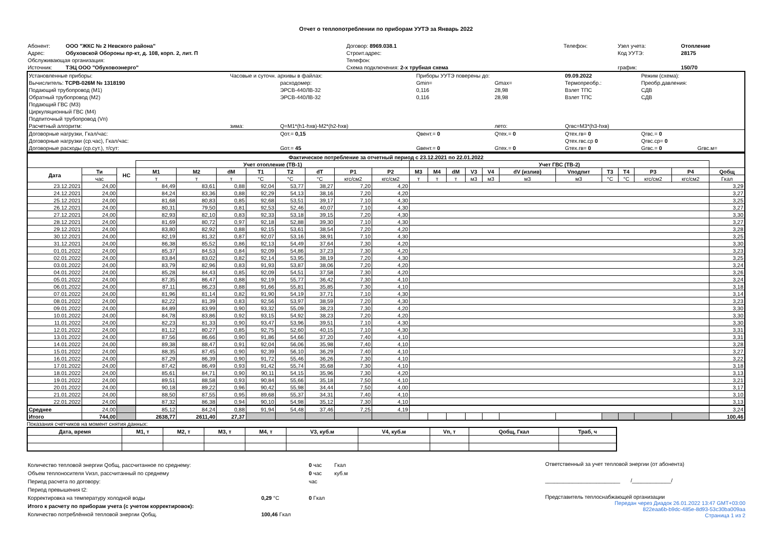Отчет о теплопотреблении по приборам УУТЭ за Январь 2022
| Абонент: | ООО "ЖКС № 2 Невского района" | Договор: 8969.038.1 | Телефон: | Узел учета: | Отопление |
| Адрес: | Обуховской Обороны пр-кт, д. 108, корп. 2, лит. П | Строит.адрес: | | Код УУТЭ: | 28175 |
| Обслуживающая организация: | | Телефон: | | | |
| Источник: | ТЭЦ ООО "Обуховоэнерго" | Схема подключения: 2-х трубная схема | | график: | 150/70 |
| Установленные приборы: | Часовые и суточн. архивы в файлах: | | Приборы УУТЭ поверены до: | | 09.09.2022 | Режим (схема): | | |
| Вычислитель: ТСРВ-026М № 1318190 | | расходомер: | Gmin= | Gmax= | Термопреобр.: | Преобр.давления: | | |
| Подающий трубопровод (М1) | | ЭРСВ-440ЛВ-32 | 0,116 | 28,98 | Взлет ТПС | СДВ | | |
| Обратный трубопровод (М2) | | ЭРСВ-440ЛВ-32 | 0,116 | 28,98 | Взлет ТПС | СДВ | | |
| Подающий ГВС (М3) | | | | | | | | |
| Циркуляционный ГВС (М4) | | | | | | | | |
| Подпиточный трубопровод (Vп) | | | | | | | | |
| Расчетный алгоритм: | зима: | Q=M1*(h1-hхв)-M2*(h2-hхв) | | лето: | Qгвс=M3*(h3-hхв) | | | |
| Договорные нагрузки, Гкал/час: | | Qот.= 0,15 | Qвент.= 0 | Qтех.= 0 | Qтех.гв= 0 | Qгвс.= 0 | | |
| Договорные нагрузки (ср.час), Гкал/час: | | | | | Qтех.гвс.ср 0 | Qгвс.ср= 0 | | |
| Договорные расходы (ср.сут.), т/сут: | | Gот.= 45 | Gвент.= 0 | Gтех.= 0 | Gтех.гв= 0 | Gгвс.= 0 | Gгвс.м= | |
| Фактическое потребление за отчетный период с 23.12.2021 по 22.01.2022 | | | | | | | | | | | | | | | | | | | | | | |
| --- | --- | --- | --- | --- | --- | --- | --- | --- | --- | --- | --- | --- | --- | --- | --- | --- | --- | --- | --- | --- | --- | --- |
| | | | Учет отопление (ТВ-1) | | | | | | | | Учет ГВС (ТВ-2) | | | | | | | | | | | |
| Дата | Ти | НС | M1 | M2 | dM | T1 | T2 | dT | P1 | P2 | M3 | M4 | dM | V3 | V4 | dV (излив) | Vподпит | T3 | T4 | P3 | P4 | Qобщ |
| | час | | т | т | т | °C | °C | °C | кгс/см2 | кгс/см2 | т | т | т | м3 | м3 | м3 | м3 | °C | °C | кгс/см2 | кгс/см2 | Гкал |
| 23.12.2021 | 24,00 | | 84,49 | 83,61 | 0,88 | 92,04 | 53,77 | 38,27 | 7,20 | 4,20 | | | | | | | | | | | | 3,29 |
| 24.12.2021 | 24,00 | | 84,24 | 83,36 | 0,88 | 92,29 | 54,13 | 38,16 | 7,20 | 4,20 | | | | | | | | | | | | 3,27 |
| 25.12.2021 | 24,00 | | 81,68 | 80,83 | 0,85 | 92,68 | 53,51 | 39,17 | 7,10 | 4,30 | | | | | | | | | | | | 3,25 |
| 26.12.2021 | 24,00 | | 80,31 | 79,50 | 0,81 | 92,53 | 52,46 | 40,07 | 7,10 | 4,30 | | | | | | | | | | | | 3,27 |
| 27.12.2021 | 24,00 | | 82,93 | 82,10 | 0,83 | 92,33 | 53,18 | 39,15 | 7,20 | 4,30 | | | | | | | | | | | | 3,30 |
| 28.12.2021 | 24,00 | | 81,69 | 80,72 | 0,97 | 92,18 | 52,88 | 39,30 | 7,10 | 4,30 | | | | | | | | | | | | 3,27 |
| 29.12.2021 | 24,00 | | 83,80 | 82,92 | 0,88 | 92,15 | 53,61 | 38,54 | 7,20 | 4,20 | | | | | | | | | | | | 3,28 |
| 30.12.2021 | 24,00 | | 82,19 | 81,32 | 0,87 | 92,07 | 53,16 | 38,91 | 7,10 | 4,30 | | | | | | | | | | | | 3,25 |
| 31.12.2021 | 24,00 | | 86,38 | 85,52 | 0,86 | 92,13 | 54,49 | 37,64 | 7,30 | 4,20 | | | | | | | | | | | | 3,30 |
| 01.01.2022 | 24,00 | | 85,37 | 84,53 | 0,84 | 92,09 | 54,86 | 37,23 | 7,30 | 4,20 | | | | | | | | | | | | 3,23 |
| 02.01.2022 | 24,00 | | 83,84 | 83,02 | 0,82 | 92,14 | 53,95 | 38,19 | 7,20 | 4,30 | | | | | | | | | | | | 3,25 |
| 03.01.2022 | 24,00 | | 83,79 | 82,96 | 0,83 | 91,93 | 53,87 | 38,06 | 7,20 | 4,20 | | | | | | | | | | | | 3,24 |
| 04.01.2022 | 24,00 | | 85,28 | 84,43 | 0,85 | 92,09 | 54,51 | 37,58 | 7,30 | 4,20 | | | | | | | | | | | | 3,26 |
| 05.01.2022 | 24,00 | | 87,35 | 86,47 | 0,88 | 92,19 | 55,77 | 36,42 | 7,30 | 4,10 | | | | | | | | | | | | 3,24 |
| 06.01.2022 | 24,00 | | 87,11 | 86,23 | 0,88 | 91,66 | 55,81 | 35,85 | 7,30 | 4,10 | | | | | | | | | | | | 3,18 |
| 07.01.2022 | 24,00 | | 81,96 | 81,14 | 0,82 | 91,90 | 54,19 | 37,71 | 7,10 | 4,30 | | | | | | | | | | | | 3,14 |
| 08.01.2022 | 24,00 | | 82,22 | 81,39 | 0,83 | 92,56 | 53,97 | 38,59 | 7,20 | 4,30 | | | | | | | | | | | | 3,23 |
| 09.01.2022 | 24,00 | | 84,89 | 83,99 | 0,90 | 93,32 | 55,09 | 38,23 | 7,30 | 4,20 | | | | | | | | | | | | 3,30 |
| 10.01.2022 | 24,00 | | 84,78 | 83,86 | 0,92 | 93,15 | 54,92 | 38,23 | 7,20 | 4,20 | | | | | | | | | | | | 3,30 |
| 11.01.2022 | 24,00 | | 82,23 | 81,33 | 0,90 | 93,47 | 53,96 | 39,51 | 7,10 | 4,30 | | | | | | | | | | | | 3,30 |
| 12.01.2022 | 24,00 | | 81,12 | 80,27 | 0,85 | 92,75 | 52,60 | 40,15 | 7,10 | 4,30 | | | | | | | | | | | | 3,31 |
| 13.01.2022 | 24,00 | | 87,56 | 86,66 | 0,90 | 91,86 | 54,66 | 37,20 | 7,40 | 4,10 | | | | | | | | | | | | 3,31 |
| 14.01.2022 | 24,00 | | 89,38 | 88,47 | 0,91 | 92,04 | 56,06 | 35,98 | 7,40 | 4,10 | | | | | | | | | | | | 3,28 |
| 15.01.2022 | 24,00 | | 88,35 | 87,45 | 0,90 | 92,39 | 56,10 | 36,29 | 7,40 | 4,10 | | | | | | | | | | | | 3,27 |
| 16.01.2022 | 24,00 | | 87,29 | 86,39 | 0,90 | 91,72 | 55,46 | 36,26 | 7,30 | 4,10 | | | | | | | | | | | | 3,22 |
| 17.01.2022 | 24,00 | | 87,42 | 86,49 | 0,93 | 91,42 | 55,74 | 35,68 | 7,30 | 4,10 | | | | | | | | | | | | 3,18 |
| 18.01.2022 | 24,00 | | 85,61 | 84,71 | 0,90 | 90,11 | 54,15 | 35,96 | 7,30 | 4,20 | | | | | | | | | | | | 3,13 |
| 19.01.2022 | 24,00 | | 89,51 | 88,58 | 0,93 | 90,84 | 55,66 | 35,18 | 7,50 | 4,10 | | | | | | | | | | | | 3,21 |
| 20.01.2022 | 24,00 | | 90,18 | 89,22 | 0,96 | 90,42 | 55,98 | 34,44 | 7,50 | 4,00 | | | | | | | | | | | | 3,17 |
| 21.01.2022 | 24,00 | | 88,50 | 87,55 | 0,95 | 89,68 | 55,37 | 34,31 | 7,40 | 4,10 | | | | | | | | | | | | 3,10 |
| 22.01.2022 | 24,00 | | 87,32 | 86,38 | 0,94 | 90,10 | 54,98 | 35,12 | 7,30 | 4,10 | | | | | | | | | | | | 3,13 |
| Среднее | 24,00 | | 85,12 | 84,24 | 0,88 | 91,94 | 54,48 | 37,46 | 7,25 | 4,19 | | | | | | | | | | | | 3,24 |
| Итого | 744,00 | | 2638,77 | 2611,40 | 27,37 | | | | | | | | | | | | | | | | | 100,46 |
Показания счетчиков на момент снятия данных:
| Дата, время | M1, т | M2, т | M3, т | M4, т | V3, куб.м | V4, куб.м | Vп, т | Qобщ, Гкал | Траб, ч |
| --- | --- | --- | --- | --- | --- | --- | --- | --- | --- |
| Количество тепловой энергии Qобщ, рассчитанное по среднему: | | | 0 час | Гкал |
| Объем теплоносителя Vизл, рассчитанный по среднему | | | 0 час | куб.м |
| Период расчета по договору: | | | час | |
| Период превышения t2: | | | | |
| Корректировка на температуру холодной воды | 0,29 °C | | 0 Гкал | |
| Итого к расчету по приборам учета (с учетом корректировок): | | | | |
| Количество потреблённой тепловой энергии Qобщ. | 100,46 Гкал | | | |
Ответственный за учет тепловой энергии (от абонента)
_________________________ /_____________/
Представитель теплоснабжающей организации
Передан через Диадок 26.01.2022 13:47 GMT+03:00
822eaa6b-b9dc-485e-8d93-53c30ba009aa
Страница 1 из 2